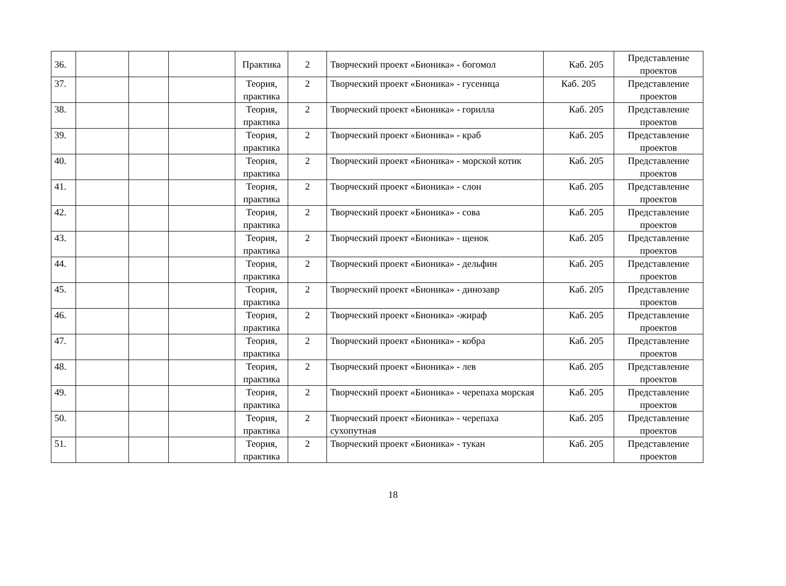| 36. | | | | Практика | 2 | Творческий проект «Бионика» - богомол | Каб. 205 | Представление проектов |
| 37. | | | | Теория, практика | 2 | Творческий проект «Бионика» - гусеница | Каб. 205 | Представление проектов |
| 38. | | | | Теория, практика | 2 | Творческий проект «Бионика» - горилла | Каб. 205 | Представление проектов |
| 39. | | | | Теория, практика | 2 | Творческий проект «Бионика» - краб | Каб. 205 | Представление проектов |
| 40. | | | | Теория, практика | 2 | Творческий проект «Бионика» - морской котик | Каб. 205 | Представление проектов |
| 41. | | | | Теория, практика | 2 | Творческий проект «Бионика» - слон | Каб. 205 | Представление проектов |
| 42. | | | | Теория, практика | 2 | Творческий проект «Бионика» - сова | Каб. 205 | Представление проектов |
| 43. | | | | Теория, практика | 2 | Творческий проект «Бионика» - щенок | Каб. 205 | Представление проектов |
| 44. | | | | Теория, практика | 2 | Творческий проект «Бионика» - дельфин | Каб. 205 | Представление проектов |
| 45. | | | | Теория, практика | 2 | Творческий проект «Бионика» - динозавр | Каб. 205 | Представление проектов |
| 46. | | | | Теория, практика | 2 | Творческий проект «Бионика» -жираф | Каб. 205 | Представление проектов |
| 47. | | | | Теория, практика | 2 | Творческий проект «Бионика» - кобра | Каб. 205 | Представление проектов |
| 48. | | | | Теория, практика | 2 | Творческий проект «Бионика» - лев | Каб. 205 | Представление проектов |
| 49. | | | | Теория, практика | 2 | Творческий проект «Бионика» - черепаха морская | Каб. 205 | Представление проектов |
| 50. | | | | Теория, практика | 2 | Творческий проект «Бионика» - черепаха сухопутная | Каб. 205 | Представление проектов |
| 51. | | | | Теория, практика | 2 | Творческий проект «Бионика» - тукан | Каб. 205 | Представление проектов |
18